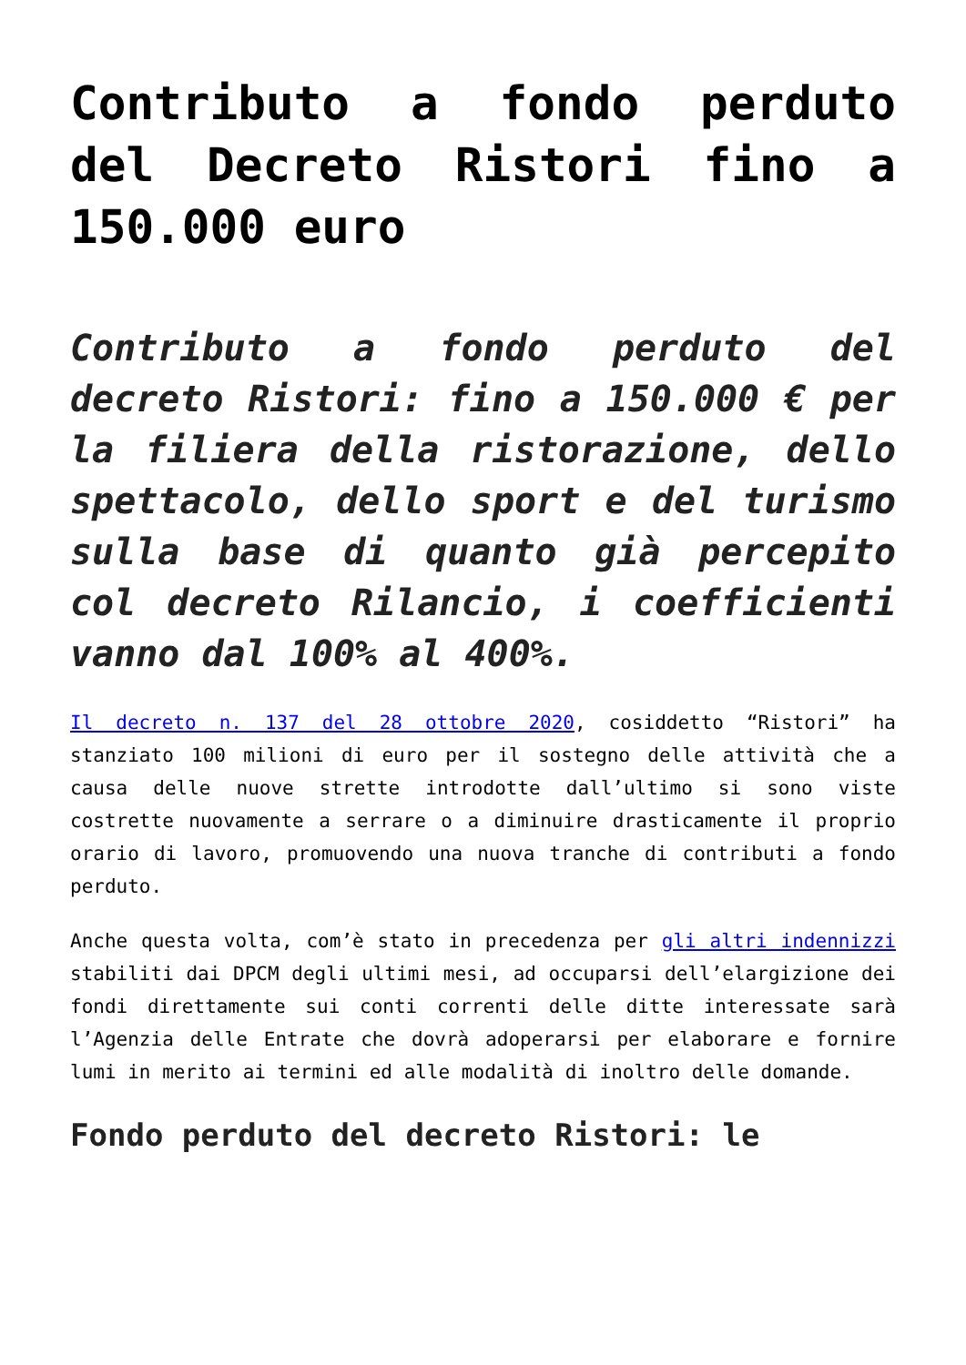Contributo a fondo perduto del Decreto Ristori fino a 150.000 euro
Contributo a fondo perduto del decreto Ristori: fino a 150.000 € per la filiera della ristorazione, dello spettacolo, dello sport e del turismo sulla base di quanto già percepito col decreto Rilancio, i coefficienti vanno dal 100% al 400%.
Il decreto n. 137 del 28 ottobre 2020, cosiddetto “Ristori” ha stanziato 100 milioni di euro per il sostegno delle attività che a causa delle nuove strette introdotte dall’ultimo si sono viste costrette nuovamente a serrare o a diminuire drasticamente il proprio orario di lavoro, promuovendo una nuova tranche di contributi a fondo perduto.
Anche questa volta, com’è stato in precedenza per gli altri indennizzi stabiliti dai DPCM degli ultimi mesi, ad occuparsi dell’elargizione dei fondi direttamente sui conti correnti delle ditte interessate sarà l’Agenzia delle Entrate che dovrà adoperarsi per elaborare e fornire lumi in merito ai termini ed alle modalità di inoltro delle domande.
Fondo perduto del decreto Ristori: le